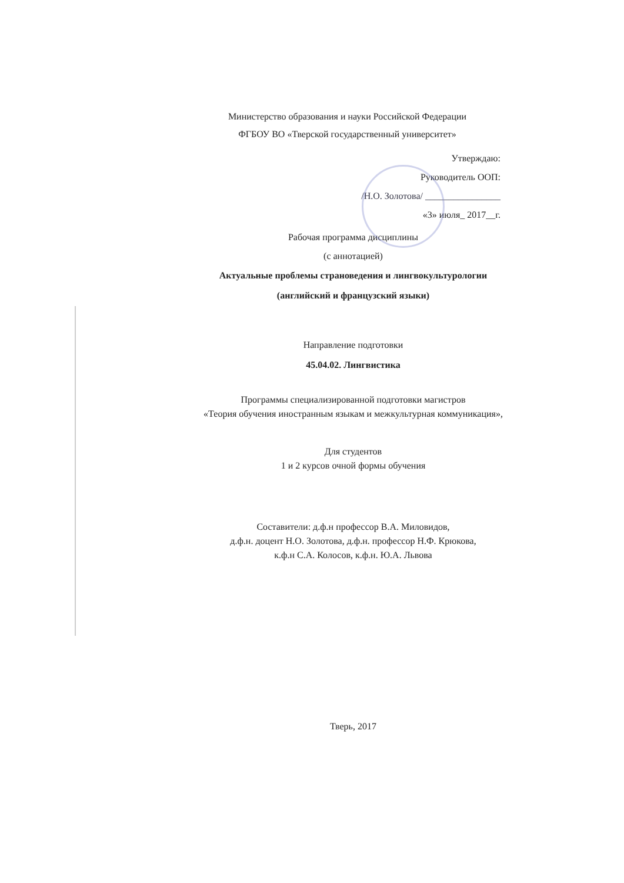Министерство образования и науки Российской Федерации
ФГБОУ ВО «Тверской государственный университет»
Утверждаю:
Руководитель ООП:
/Н.О. Золотова/ ________________
«3» июля_ 2017__г.
Рабочая программа дисциплины
(с аннотацией)
Актуальные проблемы страноведения и лингвокультурологии
(английский и французский языки)
Направление подготовки
45.04.02. Лингвистика
Программы специализированной подготовки магистров
«Теория обучения иностранным языкам и межкультурная коммуникация»,
Для студентов
1 и 2 курсов очной формы обучения
Составители: д.ф.н профессор В.А. Миловидов,
д.ф.н. доцент Н.О. Золотова, д.ф.н. профессор Н.Ф. Крюкова,
к.ф.н С.А. Колосов, к.ф.н. Ю.А. Львова
Тверь, 2017